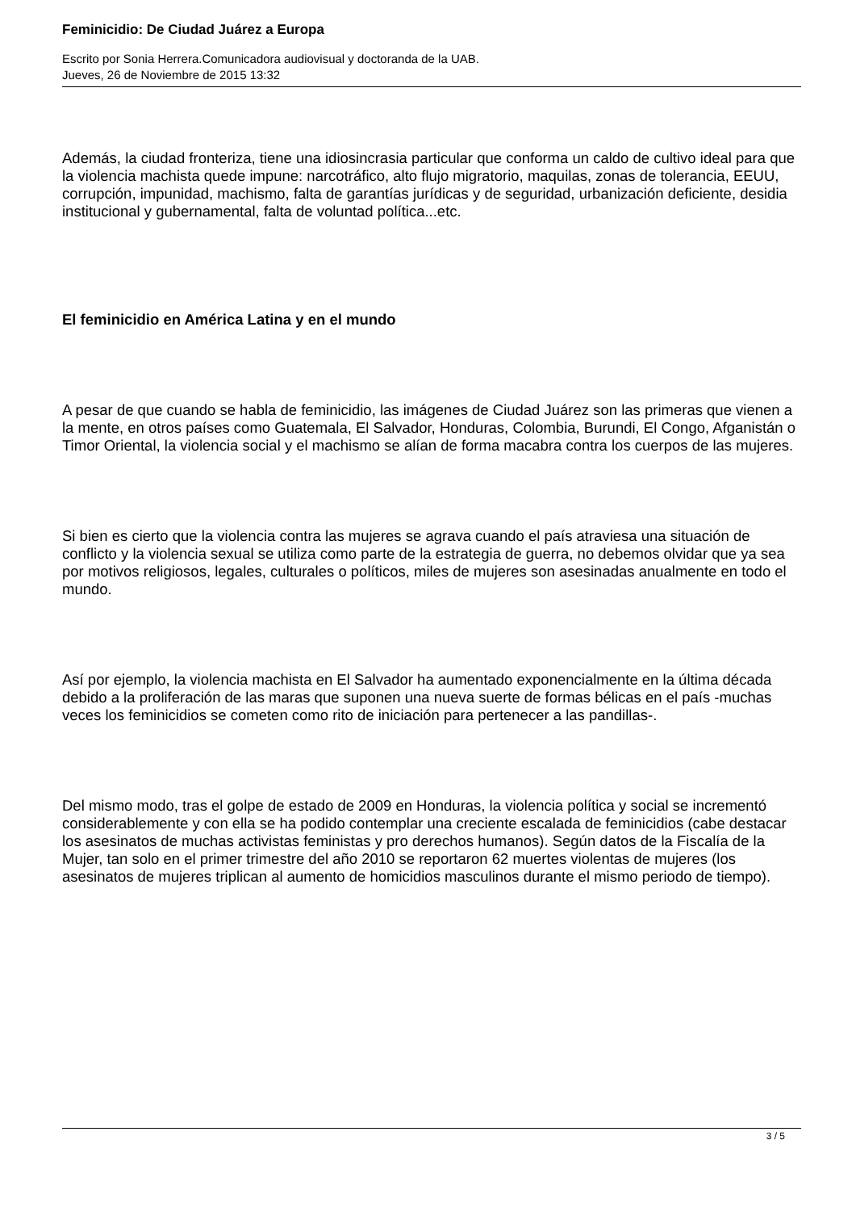Feminicidio: De Ciudad Juárez a Europa
Escrito por Sonia Herrera.Comunicadora audiovisual y doctoranda de la UAB.
Jueves, 26 de Noviembre de 2015 13:32
Además, la ciudad fronteriza, tiene una idiosincrasia particular que conforma un caldo de cultivo ideal para que la violencia machista quede impune: narcotráfico, alto flujo migratorio, maquilas, zonas de tolerancia, EEUU, corrupción, impunidad, machismo, falta de garantías jurídicas y de seguridad, urbanización deficiente, desidia institucional y gubernamental, falta de voluntad política...etc.
El feminicidio en América Latina y en el mundo
A pesar de que cuando se habla de feminicidio, las imágenes de Ciudad Juárez son las primeras que vienen a la mente, en otros países como Guatemala, El Salvador, Honduras, Colombia, Burundi, El Congo, Afganistán o Timor Oriental, la violencia social y el machismo se alían de forma macabra contra los cuerpos de las mujeres.
Si bien es cierto que la violencia contra las mujeres se agrava cuando el país atraviesa una situación de conflicto y la violencia sexual se utiliza como parte de la estrategia de guerra, no debemos olvidar que ya sea por motivos religiosos, legales, culturales o políticos, miles de mujeres son asesinadas anualmente en todo el mundo.
Así por ejemplo, la violencia machista en El Salvador ha aumentado exponencialmente en la última década debido a la proliferación de las maras que suponen una nueva suerte de formas bélicas en el país -muchas veces los feminicidios se cometen como rito de iniciación para pertenecer a las pandillas-.
Del mismo modo, tras el golpe de estado de 2009 en Honduras, la violencia política y social se incrementó considerablemente y con ella se ha podido contemplar una creciente escalada de feminicidios (cabe destacar los asesinatos de muchas activistas feministas y pro derechos humanos). Según datos de la Fiscalía de la Mujer, tan solo en el primer trimestre del año 2010 se reportaron 62 muertes violentas de mujeres (los asesinatos de mujeres triplican al aumento de homicidios masculinos durante el mismo periodo de tiempo).
3 / 5